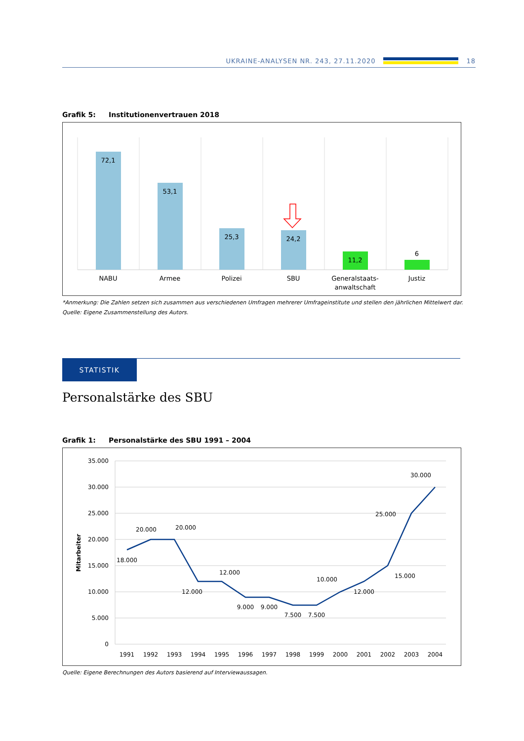UKRAINE-ANALYSEN NR. 243, 27.11.2020
18
Grafik 5: Institutionenvertrauen 2018
72,1
53,1
25,3
24,2
11,2
6
NABU
Armee
Polizei
SBU
Generalstaats-
anwaltschaft
Justiz
*Anmerkung: Die Zahlen setzen sich zusammen aus verschiedenen Umfragen mehrerer Umfrageinstitute und stellen den jährlichen Mittelwert dar.
Quelle: Eigene Zusammenstellung des Autors.
STATISTIK
Personalstärke des SBU
Grafik 1: Personalstärke des SBU 1991 – 2004
35.000
30.000
25.000
20.000
15.000
10.000
5.000
0
Mitarbeiter
1991
1992
1993
1994
1995
1996
1997
1998
1999
2000
2001
2002
2003
2004
18.000
20.000
20.000
12.000
12.000
9.000
9.000
7.500
7.500
10.000
12.000
15.000
25.000
30.000
Quelle: Eigene Berechnungen des Autors basierend auf Interviewaussagen.